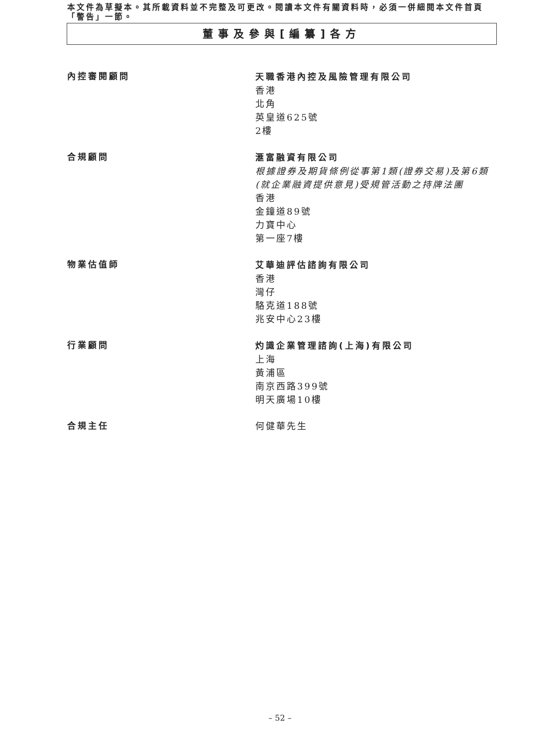本文件為草擬本。其所載資料並不完整及可更改。閱讀本文件有關資料時，必須一併細閱本文件首頁「警告」一節。
董事及參與[編纂]各方
內控審閱顧問 天職香港內控及風險管理有限公司
香港
北角
英皇道625號
2樓
合規顧問 滙富融資有限公司
根據證券及期貨條例從事第1類(證券交易)及第6類(就企業融資提供意見)受規管活動之持牌法團
香港
金鐘道89號
力寶中心
第一座7樓
物業估值師 艾華迪評估諮詢有限公司
香港
灣仔
駱克道188號
兆安中心23樓
行業顧問 灼識企業管理諮詢(上海)有限公司
上海
黃浦區
南京西路399號
明天廣場10樓
合規主任 何健華先生
– 52 –